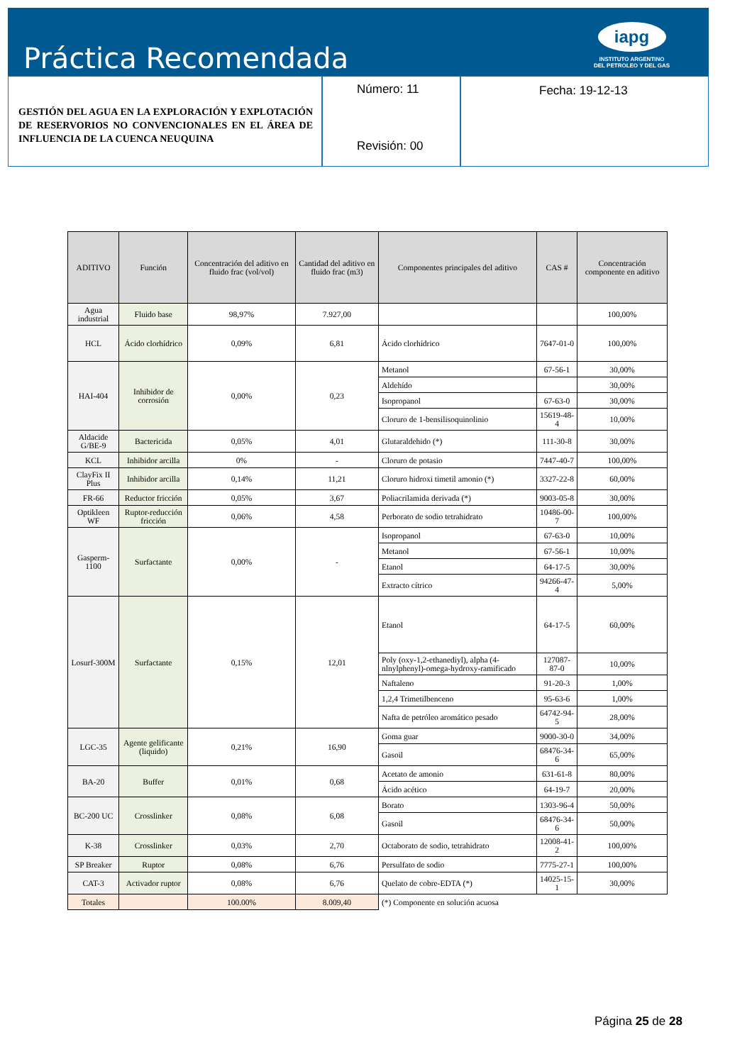Práctica Recomendada
iapg
INSTITUTO ARGENTINO
DEL PETROLEO Y DEL GAS
GESTIÓN DEL AGUA EN LA EXPLORACIÓN Y EXPLOTACIÓN DE RESERVORIOS NO CONVENCIONALES EN EL ÁREA DE INFLUENCIA DE LA CUENCA NEUQUINA
Número: 11
Revisión: 00
Fecha: 19-12-13
| ADITIVO | Función | Concentración del aditivo en fluido frac (vol/vol) | Cantidad del aditivo en fluido frac (m3) | Componentes principales del aditivo | CAS # | Concentración componente en aditivo |
| --- | --- | --- | --- | --- | --- | --- |
| Agua industrial | Fluido base | 98,97% | 7.927,00 | | | 100,00% |
| HCL | Ácido clorhídrico | 0,09% | 6,81 | Ácido clorhídrico | 7647-01-0 | 100,00% |
| HAI-404 | Inhibidor de corrosión | 0,00% | 0,23 | Metanol | 67-56-1 | 30,00% |
| | | | | Aldehído | | 30,00% |
| | | | | Isopropanol | 67-63-0 | 30,00% |
| | | | | Cloruro de 1-bensilisoquinolinio | 15619-48-4 | 10,00% |
| Aldacide G/BE-9 | Bactericida | 0,05% | 4,01 | Glutaraldehido (*) | 111-30-8 | 30,00% |
| KCL | Inhibidor arcilla | 0% | - | Cloruro de potasio | 7447-40-7 | 100,00% |
| ClayFix II Plus | Inhibidor arcilla | 0,14% | 11,21 | Cloruro hidroxi timetil amonio (*) | 3327-22-8 | 60,00% |
| FR-66 | Reductor fricción | 0,05% | 3,67 | Poliacrilamida derivada (*) | 9003-05-8 | 30,00% |
| Optikleen WF | Ruptor-reducción fricción | 0,06% | 4,58 | Perborato de sodio tetrahidrato | 10486-00-7 | 100,00% |
| Gasperm-1100 | Surfactante | 0,00% | - | Isopropanol | 67-63-0 | 10,00% |
| | | | | Metanol | 67-56-1 | 10,00% |
| | | | | Etanol | 64-17-5 | 30,00% |
| | | | | Extracto cítrico | 94266-47-4 | 5,00% |
| Losurf-300M | Surfactante | 0,15% | 12,01 | Etanol | 64-17-5 | 60,00% |
| | | | | Poly (oxy-1,2-ethanediyl), alpha (4-nlnylphenyl)-omega-hydroxy-ramificado | 127087-87-0 | 10,00% |
| | | | | Naftaleno | 91-20-3 | 1,00% |
| | | | | 1,2,4 Trimetilbenceno | 95-63-6 | 1,00% |
| | | | | Nafta de petróleo aromático pesado | 64742-94-5 | 28,00% |
| LGC-35 | Agente gelificante (liquido) | 0,21% | 16,90 | Goma guar | 9000-30-0 | 34,00% |
| | | | | Gasoil | 68476-34-6 | 65,00% |
| BA-20 | Buffer | 0,01% | 0,68 | Acetato de amonio | 631-61-8 | 80,00% |
| | | | | Ácido acético | 64-19-7 | 20,00% |
| BC-200 UC | Crosslinker | 0,08% | 6,08 | Borato | 1303-96-4 | 50,00% |
| | | | | Gasoil | 68476-34-6 | 50,00% |
| K-38 | Crosslinker | 0,03% | 2,70 | Octaborato de sodio, tetrahidrato | 12008-41-2 | 100,00% |
| SP Breaker | Ruptor | 0,08% | 6,76 | Persulfato de sodio | 7775-27-1 | 100,00% |
| CAT-3 | Activador ruptor | 0,08% | 6,76 | Quelato de cobre-EDTA (*) | 14025-15-1 | 30,00% |
| Totales | | 100.00% | 8.009,40 | (*) Componente en solución acuosa | | |
Página 25 de 28